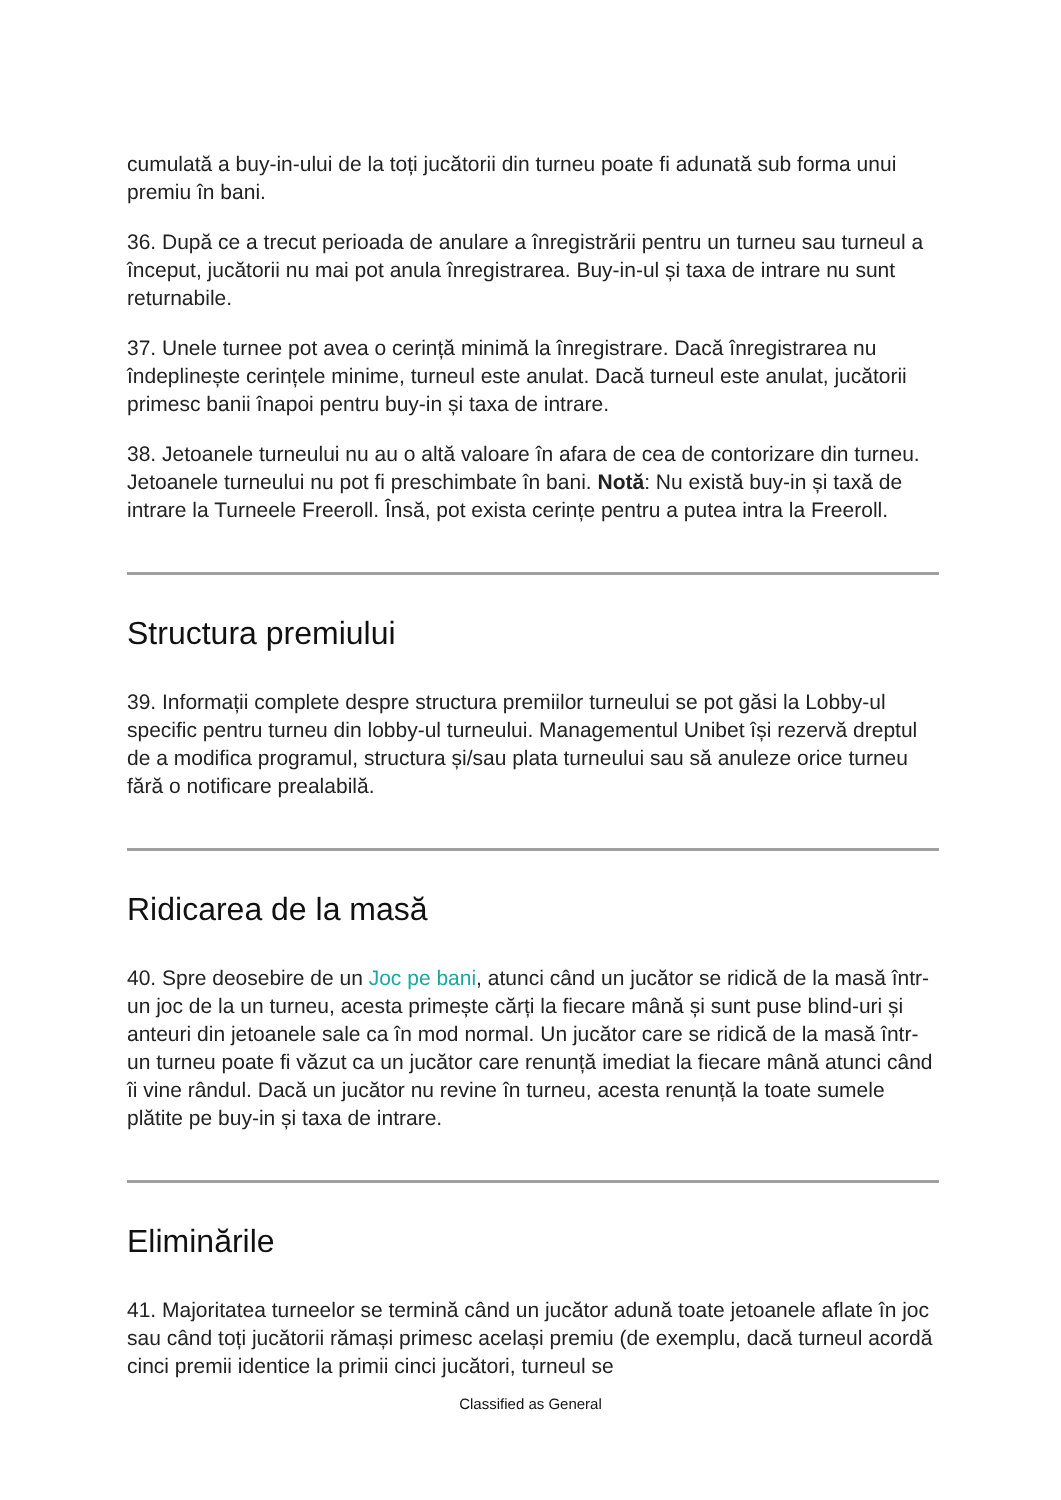cumulată a buy-in-ului de la toți jucătorii din turneu poate fi adunată sub forma unui premiu în bani.
36. După ce a trecut perioada de anulare a înregistrării pentru un turneu sau turneul a început, jucătorii nu mai pot anula înregistrarea. Buy-in-ul și taxa de intrare nu sunt returnabile.
37. Unele turnee pot avea o cerință minimă la înregistrare. Dacă înregistrarea nu îndeplinește cerințele minime, turneul este anulat. Dacă turneul este anulat, jucătorii primesc banii înapoi pentru buy-in și taxa de intrare.
38. Jetoanele turneului nu au o altă valoare în afara de cea de contorizare din turneu. Jetoanele turneului nu pot fi preschimbate în bani. Notă: Nu există buy-in și taxă de intrare la Turneele Freeroll. Însă, pot exista cerințe pentru a putea intra la Freeroll.
Structura premiului
39. Informații complete despre structura premiilor turneului se pot găsi la Lobby-ul specific pentru turneu din lobby-ul turneului. Managementul Unibet își rezervă dreptul de a modifica programul, structura și/sau plata turneului sau să anuleze orice turneu fără o notificare prealabilă.
Ridicarea de la masă
40. Spre deosebire de un Joc pe bani, atunci când un jucător se ridică de la masă într-un joc de la un turneu, acesta primește cărți la fiecare mână și sunt puse blind-uri și anteuri din jetoanele sale ca în mod normal. Un jucător care se ridică de la masă într-un turneu poate fi văzut ca un jucător care renunță imediat la fiecare mână atunci când îi vine rândul. Dacă un jucător nu revine în turneu, acesta renunță la toate sumele plătite pe buy-in și taxa de intrare.
Eliminările
41. Majoritatea turneelor se termină când un jucător adună toate jetoanele aflate în joc sau când toți jucătorii rămași primesc același premiu (de exemplu, dacă turneul acordă cinci premii identice la primii cinci jucători, turneul se
Classified as General